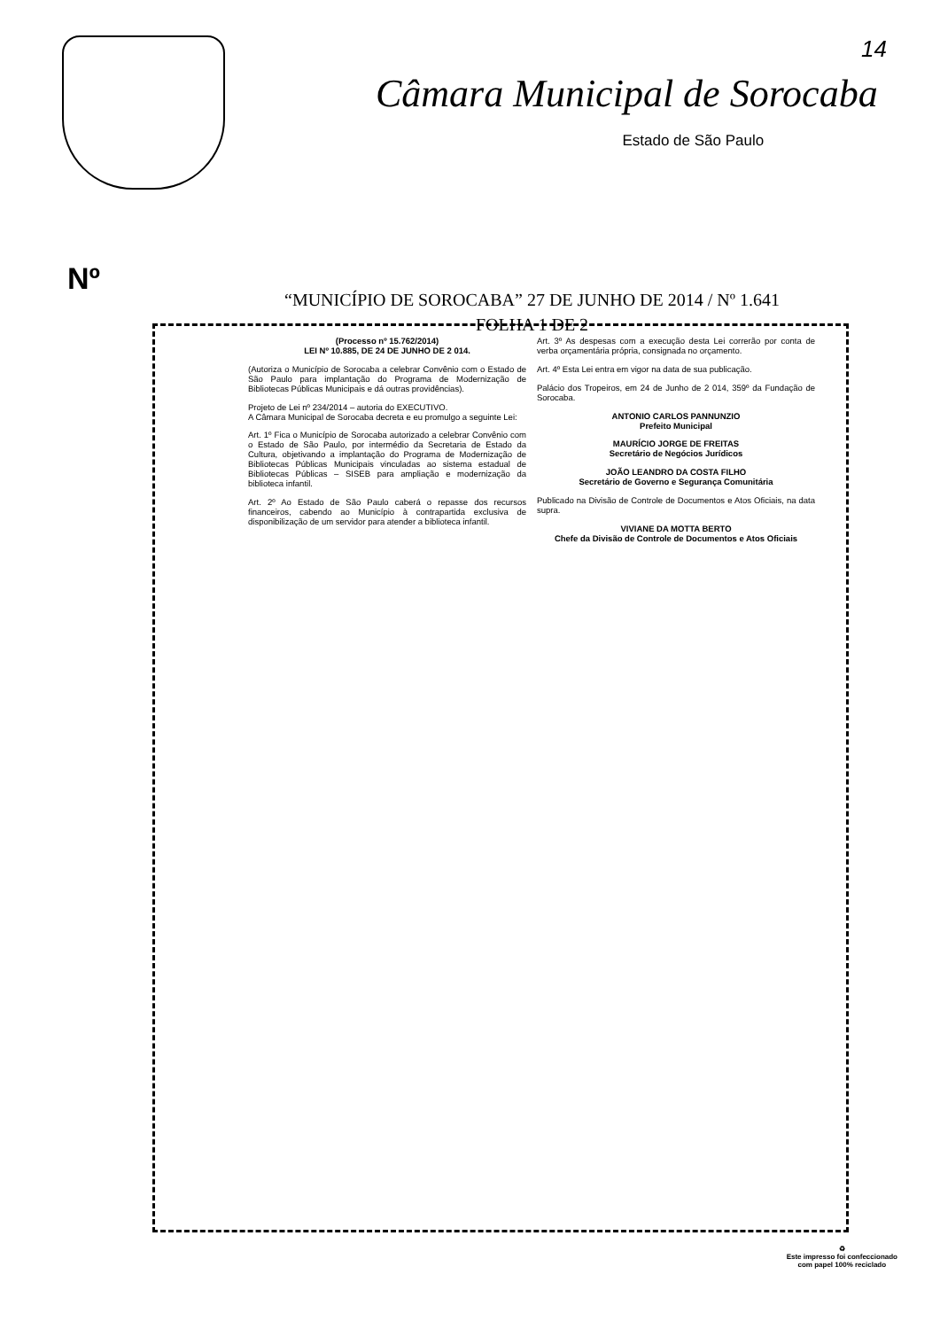Câmara Municipal de Sorocaba
Estado de São Paulo
14
Nº
“MUNICÍPIO DE SOROCABA” 27 DE JUNHO DE 2014 / Nº 1.641
FOLHA 1 DE 2
(Processo nº 15.762/2014)
LEI Nº 10.885, DE 24 DE JUNHO DE 2 014.
(Autoriza o Município de Sorocaba a celebrar Convênio com o Estado de São Paulo para implantação do Programa de Modernização de Bibliotecas Públicas Municipais e dá outras providências).
Projeto de Lei nº 234/2014 – autoria do EXECUTIVO.
A Câmara Municipal de Sorocaba decreta e eu promulgo a seguinte Lei:
Art. 1º Fica o Município de Sorocaba autorizado a celebrar Convênio com o Estado de São Paulo, por intermédio da Secretaria de Estado da Cultura, objetivando a implantação do Programa de Modernização de Bibliotecas Públicas Municipais vinculadas ao sistema estadual de Bibliotecas Públicas – SISEB para ampliação e modernização da biblioteca infantil.
Art. 2º Ao Estado de São Paulo caberá o repasse dos recursos financeiros, cabendo ao Município à contrapartida exclusiva de disponibilização de um servidor para atender a biblioteca infantil.
Art. 3º As despesas com a execução desta Lei correrão por conta de verba orçamentária própria, consignada no orçamento.
Art. 4º Esta Lei entra em vigor na data de sua publicação.
Palácio dos Tropeiros, em 24 de Junho de 2 014, 359º da Fundação de Sorocaba.
ANTONIO CARLOS PANNUNZIO
Prefeito Municipal
MAURÍCIO JORGE DE FREITAS
Secretário de Negócios Jurídicos
JOÃO LEANDRO DA COSTA FILHO
Secretário de Governo e Segurança Comunitária
Publicado na Divisão de Controle de Documentos e Atos Oficiais, na data supra.
VIVIANE DA MOTTA BERTO
Chefe da Divisão de Controle de Documentos e Atos Oficiais
♻
Este impresso foi confeccionado
com papel 100% reciclado